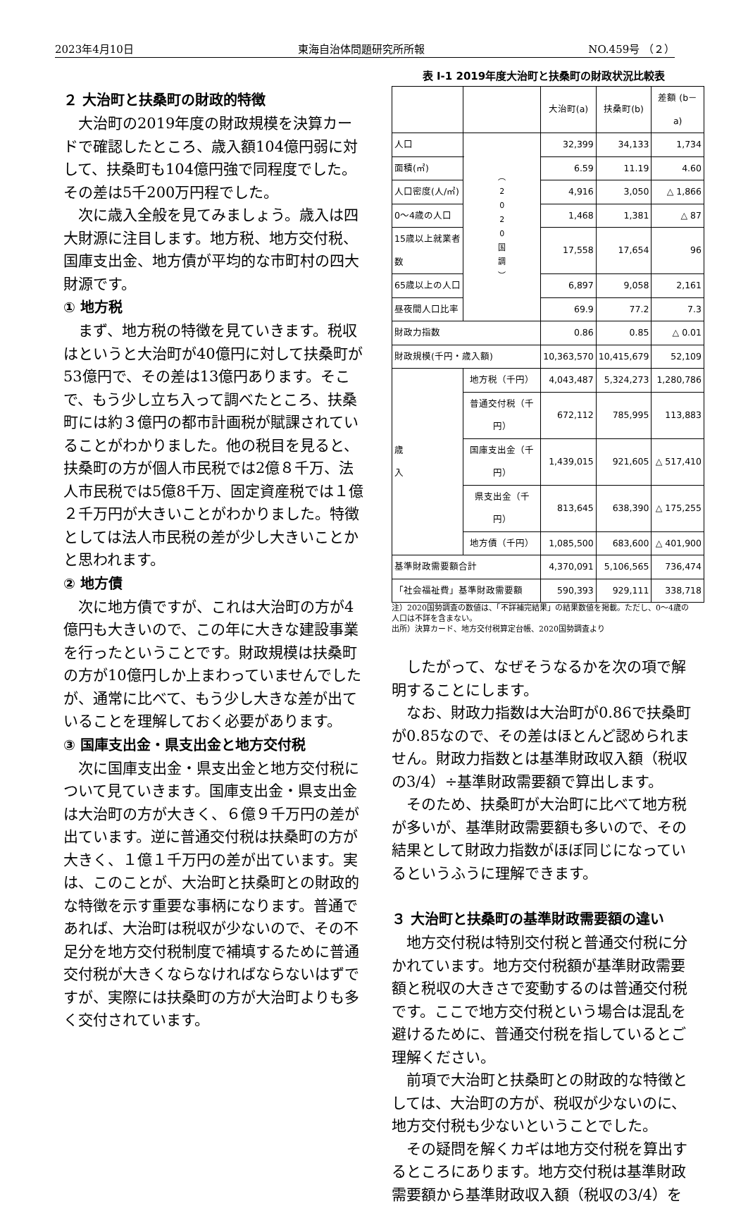2023年4月10日 東海自治体問題研究所所報 NO.459号 （２）
２ 大治町と扶桑町の財政的特徴
大治町の2019年度の財政規模を決算カードで確認したところ、歳入額104億円弱に対して、扶桑町も104億円強で同程度でした。その差は5千200万円程でした。
次に歳入全般を見てみましょう。歳入は四大財源に注目します。地方税、地方交付税、国庫支出金、地方債が平均的な市町村の四大財源です。
① 地方税
まず、地方税の特徴を見ていきます。税収はというと大治町が40億円に対して扶桑町が53億円で、その差は13億円あります。そこで、もう少し立ち入って調べたところ、扶桑町には約３億円の都市計画税が賦課されていることがわかりました。他の税目を見ると、扶桑町の方が個人市民税では2億８千万、法人市民税では5億8千万、固定資産税では１億２千万円が大きいことがわかりました。特徴としては法人市民税の差が少し大きいことかと思われます。
② 地方債
次に地方債ですが、これは大治町の方が4億円も大きいので、この年に大きな建設事業を行ったということです。財政規模は扶桑町の方が10億円しか上まわっていませんでしたが、通常に比べて、もう少し大きな差が出ていることを理解しておく必要があります。
③ 国庫支出金・県支出金と地方交付税
次に国庫支出金・県支出金と地方交付税について見ていきます。国庫支出金・県支出金は大治町の方が大きく、６億９千万円の差が出ています。逆に普通交付税は扶桑町の方が大きく、１億１千万円の差が出ています。実は、このことが、大治町と扶桑町との財政的な特徴を示す重要な事柄になります。普通であれば、大治町は税収が少ないので、その不足分を地方交付税制度で補填するために普通交付税が大きくならなければならないはずですが、実際には扶桑町の方が大治町よりも多く交付されています。
表 Ⅰ-1 2019年度大治町と扶桑町の財政状況比較表
| | | | 大治町(a) | 扶桑町(b) | 差額 (b－a) |
| --- | --- | --- | --- | --- | --- |
| 人口 | | ︵ 2 0 2 0 国 調 ︶ | 32,399 | 34,133 | 1,734 |
| 面積(㎡) | | | 6.59 | 11.19 | 4.60 |
| 人口密度(人/㎡) | | | 4,916 | 3,050 | △ 1,866 |
| 0～4歳の人口 | | | 1,468 | 1,381 | △ 87 |
| 15歳以上就業者数 | | | 17,558 | 17,654 | 96 |
| 65歳以上の人口 | | | 6,897 | 9,058 | 2,161 |
| 昼夜間人口比率 | | | 69.9 | 77.2 | 7.3 |
| 財政力指数 | | | 0.86 | 0.85 | △ 0.01 |
| 財政規模(千円・歳入額) | | | 10,363,570 | 10,415,679 | 52,109 |
| 歳 入 | 地方税（千円） | | 4,043,487 | 5,324,273 | 1,280,786 |
| | 普通交付税（千円） | | 672,112 | 785,995 | 113,883 |
| | 国庫支出金（千円） | | 1,439,015 | 921,605 | △ 517,410 |
| | 県支出金（千円） | | 813,645 | 638,390 | △ 175,255 |
| | 地方債（千円） | | 1,085,500 | 683,600 | △ 401,900 |
| 基準財政需要額合計 | | | 4,370,091 | 5,106,565 | 736,474 |
| 「社会福祉費」基準財政需要額 | | | 590,393 | 929,111 | 338,718 |
注）2020国勢調査の数値は、「不詳補完結果」の結果数値を掲載。ただし、0～4歳の人口は不詳を含まない。
出所）決算カード、地方交付税算定台帳、2020国勢調査より
したがって、なぜそうなるかを次の項で解明することにします。
なお、財政力指数は大治町が0.86で扶桑町が0.85なので、その差はほとんど認められません。財政力指数とは基準財政収入額（税収の3/4）÷基準財政需要額で算出します。
そのため、扶桑町が大治町に比べて地方税が多いが、基準財政需要額も多いので、その結果として財政力指数がほぼ同じになっているというふうに理解できます。
３ 大治町と扶桑町の基準財政需要額の違い
地方交付税は特別交付税と普通交付税に分かれています。地方交付税額が基準財政需要額と税収の大きさで変動するのは普通交付税です。ここで地方交付税という場合は混乱を避けるために、普通交付税を指しているとご理解ください。
前項で大治町と扶桑町との財政的な特徴としては、大治町の方が、税収が少ないのに、地方交付税も少ないということでした。
その疑問を解くカギは地方交付税を算出するところにあります。地方交付税は基準財政需要額から基準財政収入額（税収の3/4）を